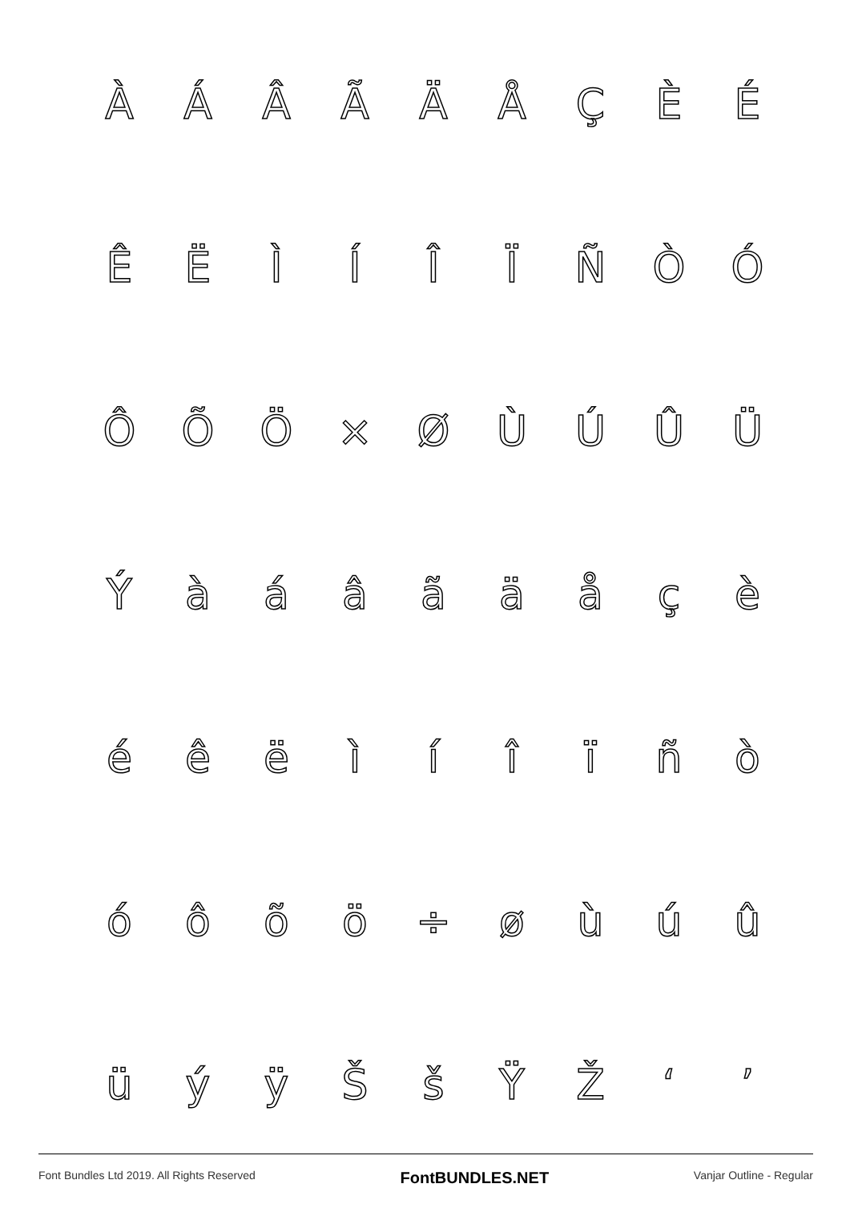| À | Á | Â | Ã | Ä | Å | Ç | È | É |
| Ê | Ë | Ì | Í | Î | Ï | Ñ | Ò | Ó |
| Ô | Õ | Ö | × | Ø | Ù | Ú | Û | Ü |
| Ý | à | á | â | ã | ä | å | ç | è |
| é | ê | ë | ì | í | î | ï | ñ | ò |
| ó | ô | õ | ö | ÷ | ø | ù | ú | û |
| ü | ý | ÿ | Š | š | Ÿ | Ž | ‘ | ’ |
Font Bundles Ltd 2019. All Rights Reserved FontBUNDLES.NET Vanjar Outline - Regular